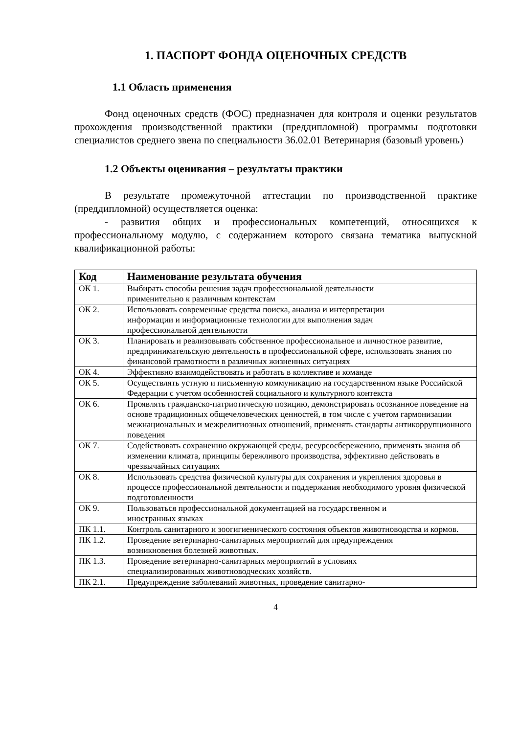1. ПАСПОРТ ФОНДА ОЦЕНОЧНЫХ СРЕДСТВ
1.1 Область применения
Фонд оценочных средств (ФОС) предназначен для контроля и оценки результатов прохождения производственной практики (преддипломной) программы подготовки специалистов среднего звена по специальности 36.02.01 Ветеринария (базовый уровень)
1.2 Объекты оценивания – результаты практики
В результате промежуточной аттестации по производственной практике (преддипломной) осуществляется оценка:
- развития общих и профессиональных компетенций, относящихся к профессиональному модулю, с содержанием которого связана тематика выпускной квалификационной работы:
| Код | Наименование результата обучения |
| --- | --- |
| ОК 1. | Выбирать способы решения задач профессиональной деятельности применительно к различным контекстам |
| ОК 2. | Использовать современные средства поиска, анализа и интерпретации информации и информационные технологии для выполнения задач профессиональной деятельности |
| ОК 3. | Планировать и реализовывать собственное профессиональное и личностное развитие, предпринимательскую деятельность в профессиональной сфере, использовать знания по финансовой грамотности в различных жизненных ситуациях |
| ОК 4. | Эффективно взаимодействовать и работать в коллективе и команде |
| ОК 5. | Осуществлять устную и письменную коммуникацию на государственном языке Российской Федерации с учетом особенностей социального и культурного контекста |
| ОК 6. | Проявлять гражданско-патриотическую позицию, демонстрировать осознанное поведение на основе традиционных общечеловеческих ценностей, в том числе с учетом гармонизации межнациональных и межрелигиозных отношений, применять стандарты антикоррупционного поведения |
| ОК 7. | Содействовать сохранению окружающей среды, ресурсосбережению, применять знания об изменении климата, принципы бережливого производства, эффективно действовать в чрезвычайных ситуациях |
| ОК 8. | Использовать средства физической культуры для сохранения и укрепления здоровья в процессе профессиональной деятельности и поддержания необходимого уровня физической подготовленности |
| ОК 9. | Пользоваться профессиональной документацией на государственном и иностранных языках |
| ПК 1.1. | Контроль санитарного и зоогигиенического состояния объектов животноводства и кормов. |
| ПК 1.2. | Проведение ветеринарно-санитарных мероприятий для предупреждения возникновения болезней животных. |
| ПК 1.3. | Проведение ветеринарно-санитарных мероприятий в условиях специализированных животноводческих хозяйств. |
| ПК 2.1. | Предупреждение заболеваний животных, проведение санитарно- |
4